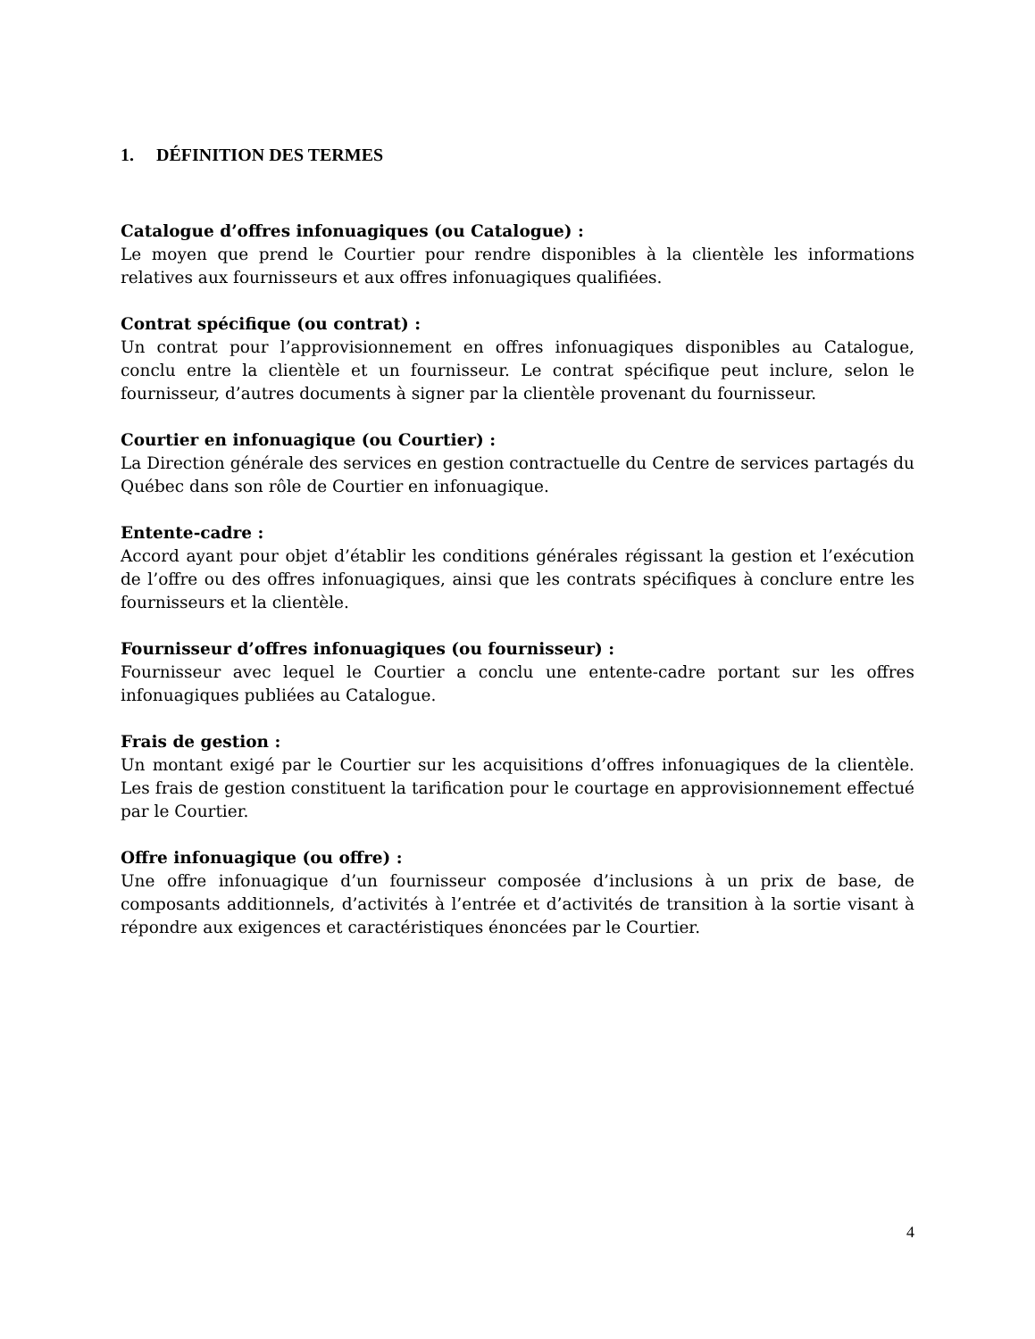1. DÉFINITION DES TERMES
Catalogue d’offres infonuagiques (ou Catalogue) :
Le moyen que prend le Courtier pour rendre disponibles à la clientèle les informations relatives aux fournisseurs et aux offres infonuagiques qualifiées.
Contrat spécifique (ou contrat) :
Un contrat pour l’approvisionnement en offres infonuagiques disponibles au Catalogue, conclu entre la clientèle et un fournisseur. Le contrat spécifique peut inclure, selon le fournisseur, d’autres documents à signer par la clientèle provenant du fournisseur.
Courtier en infonuagique (ou Courtier) :
La Direction générale des services en gestion contractuelle du Centre de services partagés du Québec dans son rôle de Courtier en infonuagique.
Entente-cadre :
Accord ayant pour objet d’établir les conditions générales régissant la gestion et l’exécution de l’offre ou des offres infonuagiques, ainsi que les contrats spécifiques à conclure entre les fournisseurs et la clientèle.
Fournisseur d’offres infonuagiques (ou fournisseur) :
Fournisseur avec lequel le Courtier a conclu une entente-cadre portant sur les offres infonuagiques publiées au Catalogue.
Frais de gestion :
Un montant exigé par le Courtier sur les acquisitions d’offres infonuagiques de la clientèle. Les frais de gestion constituent la tarification pour le courtage en approvisionnement effectué par le Courtier.
Offre infonuagique (ou offre) :
Une offre infonuagique d’un fournisseur composée d’inclusions à un prix de base, de composants additionnels, d’activités à l’entrée et d’activités de transition à la sortie visant à répondre aux exigences et caractéristiques énoncées par le Courtier.
4